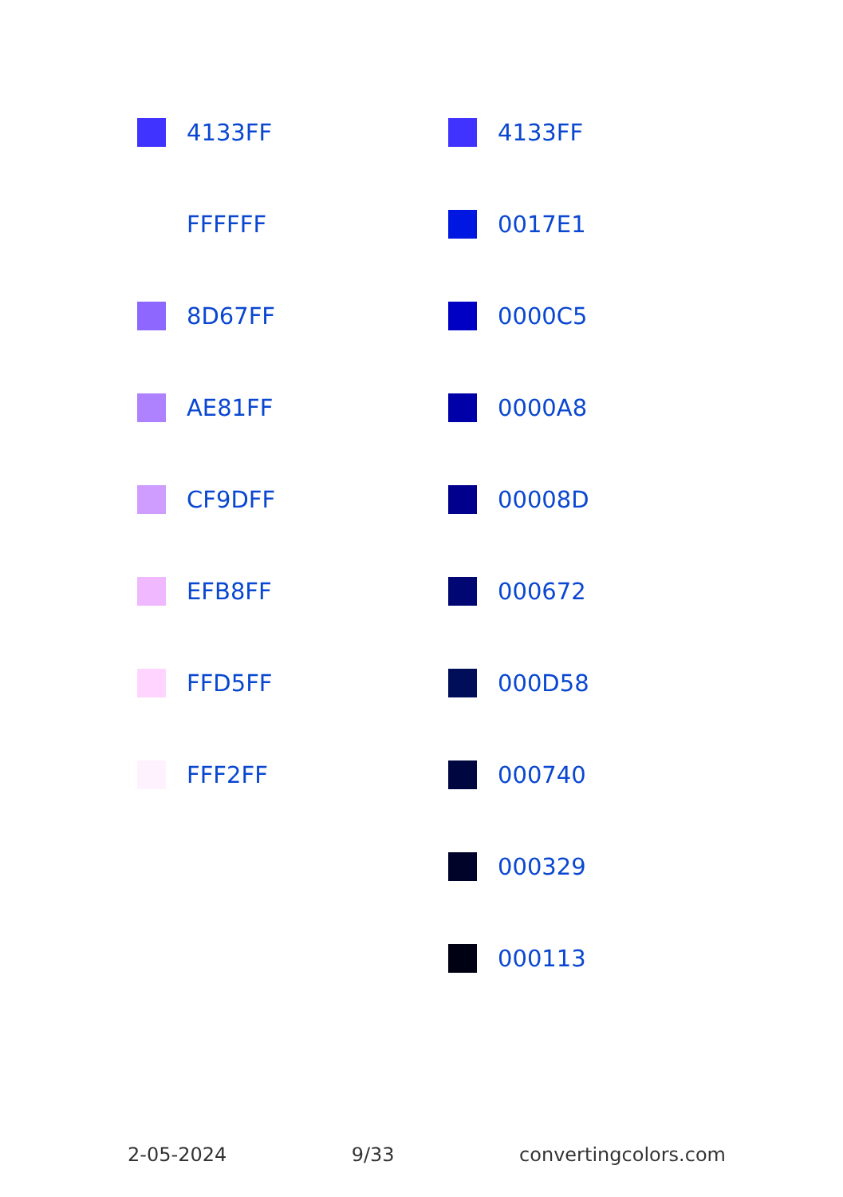4133FF
FFFFFF
8D67FF
AE81FF
CF9DFF
EFB8FF
FFD5FF
FFF2FF
4133FF
0017E1
0000C5
0000A8
00008D
000672
000D58
000740
000329
000113
2-05-2024 9/33 convertingcolors.com